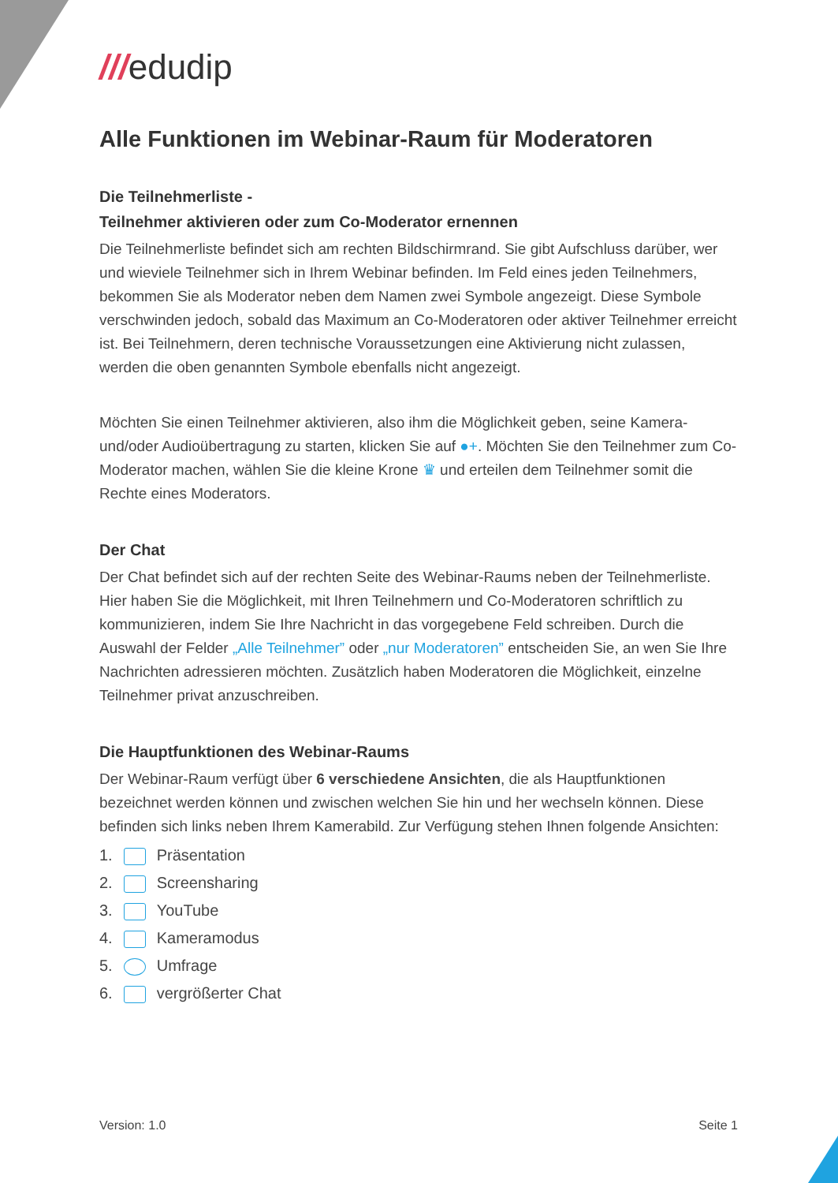///edudip
Alle Funktionen im Webinar-Raum für Moderatoren
Die Teilnehmerliste -
Teilnehmer aktivieren oder zum Co-Moderator ernennen
Die Teilnehmerliste befindet sich am rechten Bildschirmrand. Sie gibt Aufschluss darüber, wer und wieviele Teilnehmer sich in Ihrem Webinar befinden. Im Feld eines jeden Teilnehmers, bekommen Sie als Moderator neben dem Namen zwei Symbole angezeigt. Diese Symbole verschwinden jedoch, sobald das Maximum an Co-Moderatoren oder aktiver Teilnehmer erreicht ist. Bei Teilnehmern, deren technische Voraussetzungen eine Aktivierung nicht zulassen, werden die oben genannten Symbole ebenfalls nicht angezeigt.
Möchten Sie einen Teilnehmer aktivieren, also ihm die Möglichkeit geben, seine Kamera- und/oder Audioübertragung zu starten, klicken Sie auf ●+. Möchten Sie den Teilnehmer zum Co-Moderator machen, wählen Sie die kleine Krone ♛ und erteilen dem Teilnehmer somit die Rechte eines Moderators.
Der Chat
Der Chat befindet sich auf der rechten Seite des Webinar-Raums neben der Teilnehmerliste. Hier haben Sie die Möglichkeit, mit Ihren Teilnehmern und Co-Moderatoren schriftlich zu kommunizieren, indem Sie Ihre Nachricht in das vorgegebene Feld schreiben. Durch die Auswahl der Felder „Alle Teilnehmer” oder „nur Moderatoren” entscheiden Sie, an wen Sie Ihre Nachrichten adressieren möchten. Zusätzlich haben Moderatoren die Möglichkeit, einzelne Teilnehmer privat anzuschreiben.
Die Hauptfunktionen des Webinar-Raums
Der Webinar-Raum verfügt über 6 verschiedene Ansichten, die als Hauptfunktionen bezeichnet werden können und zwischen welchen Sie hin und her wechseln können. Diese befinden sich links neben Ihrem Kamerabild. Zur Verfügung stehen Ihnen folgende Ansichten:
1. Präsentation
2. Screensharing
3. YouTube
4. Kameramodus
5. Umfrage
6. vergrößerter Chat
Version: 1.0 Seite 1